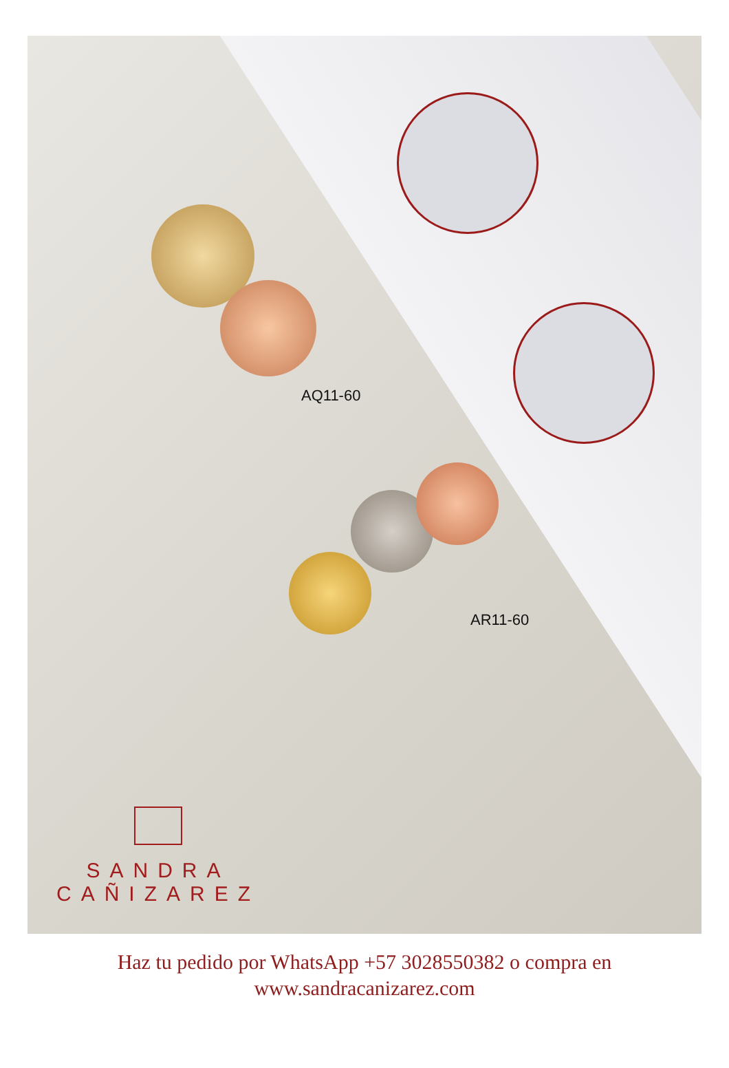AQ11-60
AR11-60
SANDRA
CAÑIZAREZ
Haz tu pedido por WhatsApp +57 3028550382 o compra en
www.sandracanizarez.com